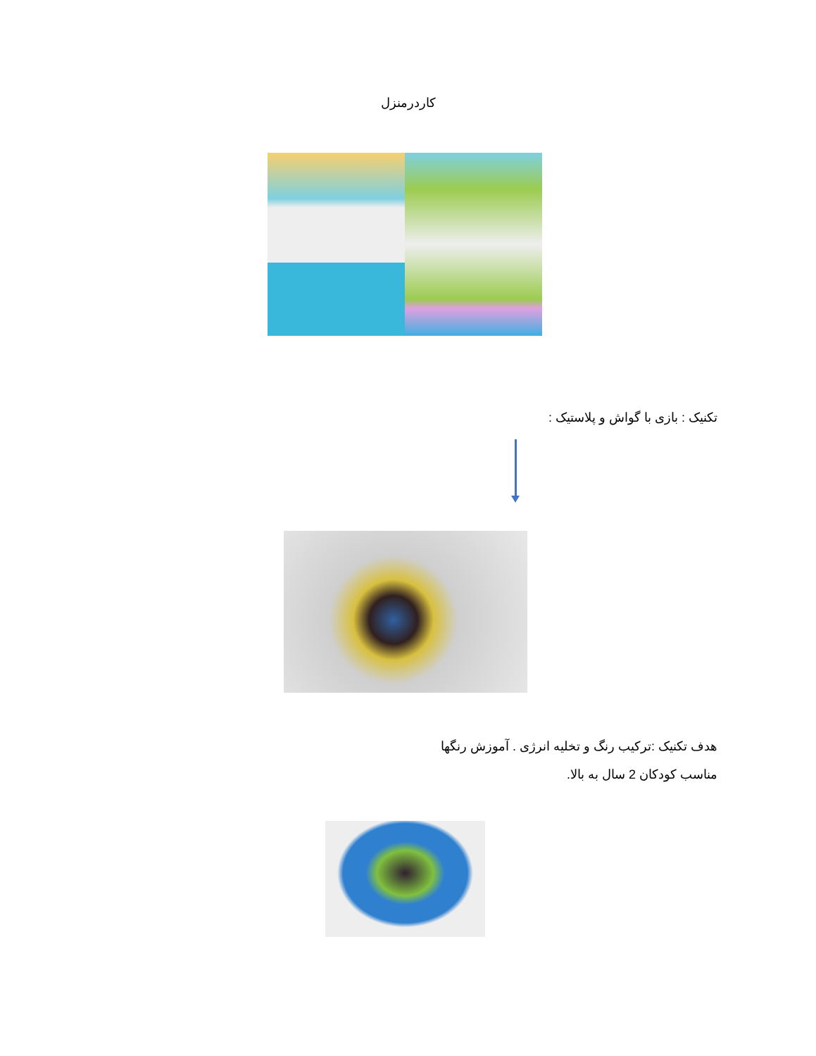کاردرمنزل
تکنیک : بازی با گواش و پلاستیک :
هدف تکنیک :ترکیب رنگ و تخلیه انرژی . آموزش رنگها
مناسب کودکان 2 سال به بالا.